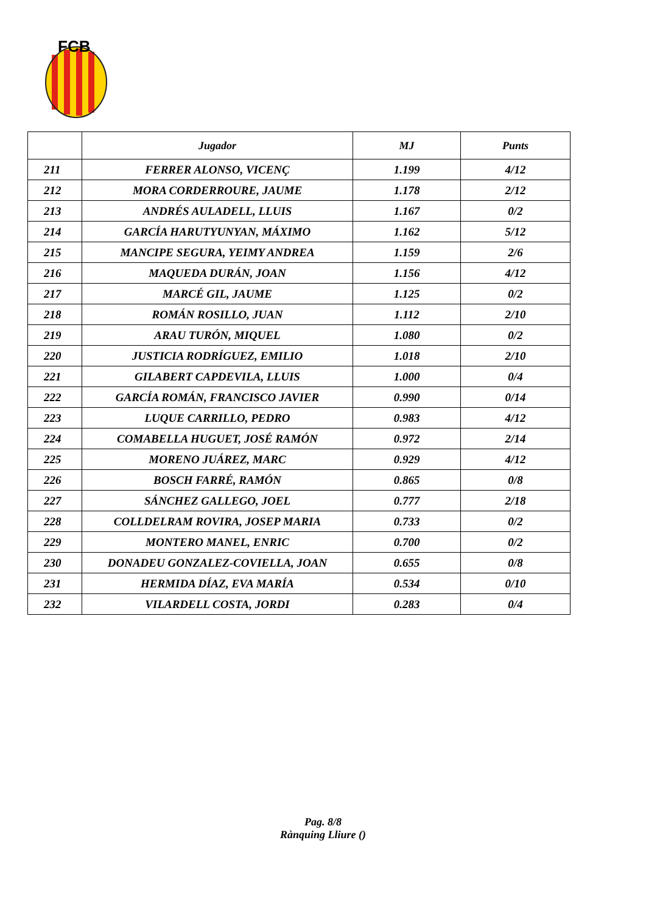FCB
| | Jugador | MJ | Punts |
| --- | --- | --- | --- |
| 211 | FERRER ALONSO, VICENÇ | 1.199 | 4/12 |
| 212 | MORA CORDERROURE, JAUME | 1.178 | 2/12 |
| 213 | ANDRÉS AULADELL, LLUIS | 1.167 | 0/2 |
| 214 | GARCÍA HARUTYUNYAN, MÁXIMO | 1.162 | 5/12 |
| 215 | MANCIPE SEGURA, YEIMY ANDREA | 1.159 | 2/6 |
| 216 | MAQUEDA DURÁN, JOAN | 1.156 | 4/12 |
| 217 | MARCÉ GIL, JAUME | 1.125 | 0/2 |
| 218 | ROMÁN ROSILLO, JUAN | 1.112 | 2/10 |
| 219 | ARAU TURÓN, MIQUEL | 1.080 | 0/2 |
| 220 | JUSTICIA RODRÍGUEZ, EMILIO | 1.018 | 2/10 |
| 221 | GILABERT CAPDEVILA, LLUIS | 1.000 | 0/4 |
| 222 | GARCÍA ROMÁN, FRANCISCO JAVIER | 0.990 | 0/14 |
| 223 | LUQUE CARRILLO, PEDRO | 0.983 | 4/12 |
| 224 | COMABELLA HUGUET, JOSÉ RAMÓN | 0.972 | 2/14 |
| 225 | MORENO JUÁREZ, MARC | 0.929 | 4/12 |
| 226 | BOSCH FARRÉ, RAMÓN | 0.865 | 0/8 |
| 227 | SÁNCHEZ GALLEGO, JOEL | 0.777 | 2/18 |
| 228 | COLLDELRAM ROVIRA, JOSEP MARIA | 0.733 | 0/2 |
| 229 | MONTERO MANEL, ENRIC | 0.700 | 0/2 |
| 230 | DONADEU GONZALEZ-COVIELLA, JOAN | 0.655 | 0/8 |
| 231 | HERMIDA DÍAZ, EVA MARÍA | 0.534 | 0/10 |
| 232 | VILARDELL COSTA, JORDI | 0.283 | 0/4 |
Pag. 8/8
Rànquing Lliure ()